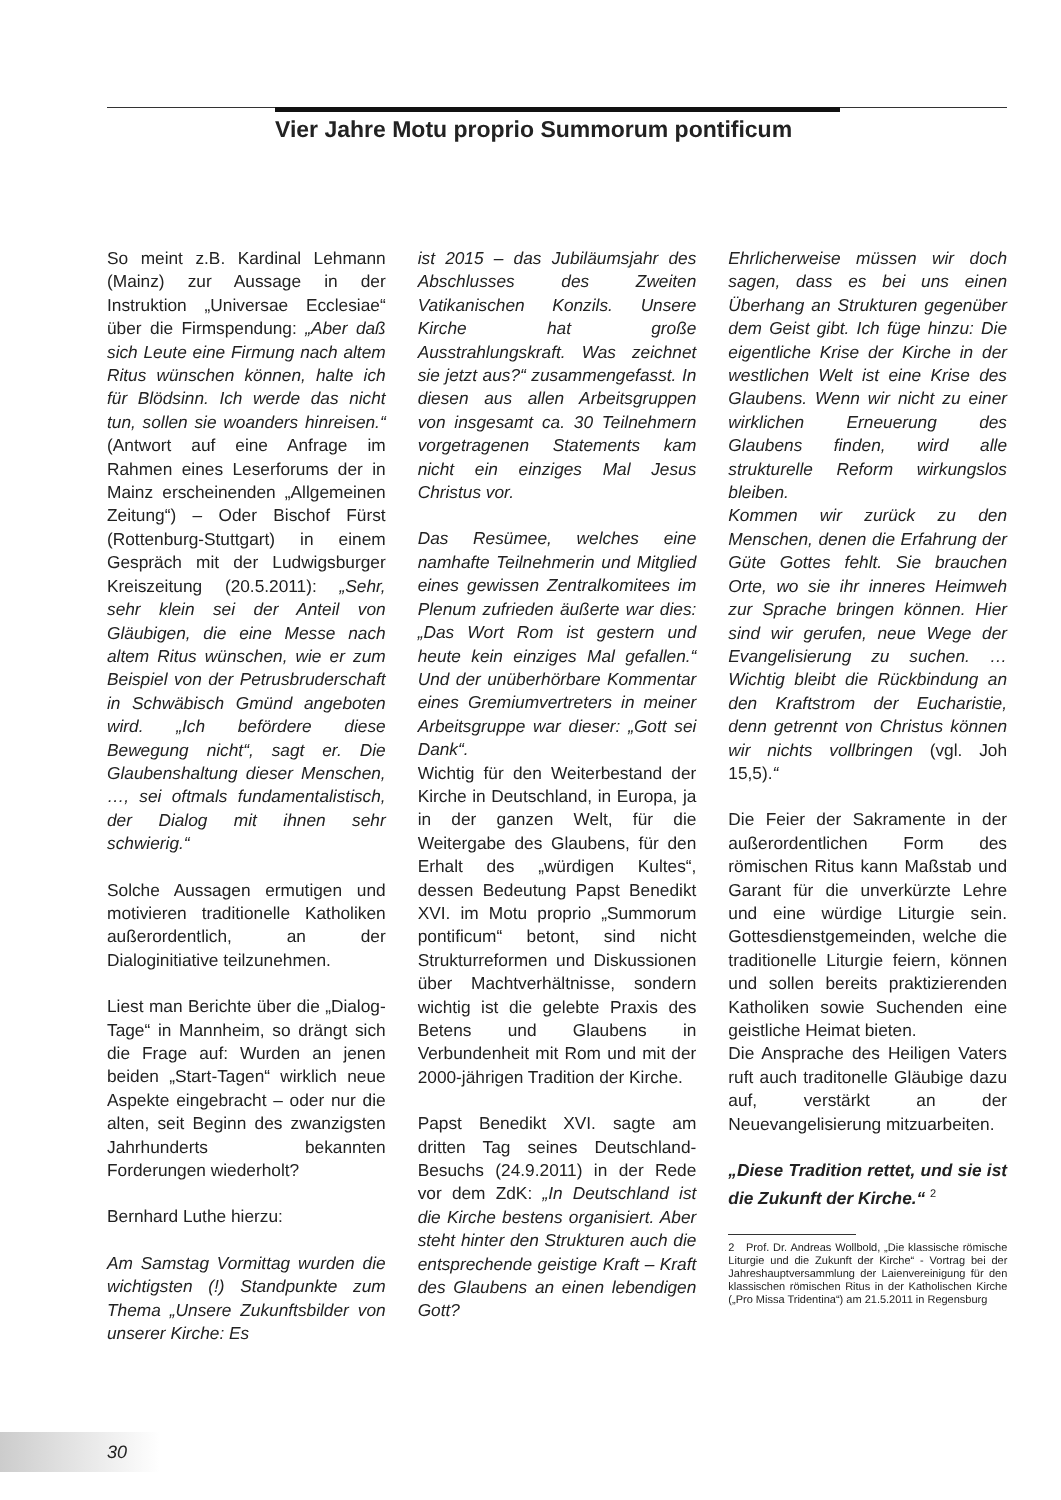Vier Jahre Motu proprio Summorum pontificum
So meint z.B. Kardinal Lehmann (Mainz) zur Aussage in der Instruktion „Universae Ecclesiae“ über die Firmspendung: „Aber daß sich Leute eine Firmung nach altem Ritus wünschen können, halte ich für Blödsinn. Ich werde das nicht tun, sollen sie woanders hinreisen.“ (Antwort auf eine Anfrage im Rahmen eines Leserforums der in Mainz erscheinenden „Allgemeinen Zeitung“) – Oder Bischof Fürst (Rottenburg-Stuttgart) in einem Gespräch mit der Ludwigsburger Kreiszeitung (20.5.2011): „Sehr, sehr klein sei der Anteil von Gläubigen, die eine Messe nach altem Ritus wünschen, wie er zum Beispiel von der Petrusbruderschaft in Schwäbisch Gmünd angeboten wird. „Ich befördere diese Bewegung nicht“, sagt er. Die Glaubenshaltung dieser Menschen, …, sei oftmals fundamentalistisch, der Dialog mit ihnen sehr schwierig.“
Solche Aussagen ermutigen und motivieren traditionelle Katholiken außerordentlich, an der Dialoginitiative teilzunehmen.
Liest man Berichte über die „Dialog-Tage“ in Mannheim, so drängt sich die Frage auf: Wurden an jenen beiden „Start-Tagen“ wirklich neue Aspekte eingebracht – oder nur die alten, seit Beginn des zwanzigsten Jahrhunderts bekannten Forderungen wiederholt?
Bernhard Luthe hierzu:
Am Samstag Vormittag wurden die wichtigsten (!) Standpunkte zum Thema „Unsere Zukunftsbilder von unserer Kirche: Es
ist 2015 – das Jubiläumsjahr des Abschlusses des Zweiten Vatikanischen Konzils. Unsere Kirche hat große Ausstrahlungskraft. Was zeichnet sie jetzt aus?“ zusammengefasst. In diesen aus allen Arbeitsgruppen von insgesamt ca. 30 Teilnehmern vorgetragenen Statements kam nicht ein einziges Mal Jesus Christus vor.
Das Resümee, welches eine namhafte Teilnehmerin und Mitglied eines gewissen Zentralkomitees im Plenum zufrieden äußerte war dies: „Das Wort Rom ist gestern und heute kein einziges Mal gefallen.“ Und der unüberhörbare Kommentar eines Gremiumvertreters in meiner Arbeitsgruppe war dieser: „Gott sei Dank“.
Wichtig für den Weiterbestand der Kirche in Deutschland, in Europa, ja in der ganzen Welt, für die Weitergabe des Glaubens, für den Erhalt des „würdigen Kultes“, dessen Bedeutung Papst Benedikt XVI. im Motu proprio „Summorum pontificum“ betont, sind nicht Strukturreformen und Diskussionen über Machtverhältnisse, sondern wichtig ist die gelebte Praxis des Betens und Glaubens in Verbundenheit mit Rom und mit der 2000-jährigen Tradition der Kirche.
Papst Benedikt XVI. sagte am dritten Tag seines Deutschland-Besuchs (24.9.2011) in der Rede vor dem ZdK: „In Deutschland ist die Kirche bestens organisiert. Aber steht hinter den Strukturen auch die entsprechende geistige Kraft – Kraft des Glaubens an einen lebendigen Gott?
Ehrlicherweise müssen wir doch sagen, dass es bei uns einen Überhang an Strukturen gegenüber dem Geist gibt. Ich füge hinzu: Die eigentliche Krise der Kirche in der westlichen Welt ist eine Krise des Glaubens. Wenn wir nicht zu einer wirklichen Erneuerung des Glaubens finden, wird alle strukturelle Reform wirkungslos bleiben.
Kommen wir zurück zu den Menschen, denen die Erfahrung der Güte Gottes fehlt. Sie brauchen Orte, wo sie ihr inneres Heimweh zur Sprache bringen können. Hier sind wir gerufen, neue Wege der Evangelisierung zu suchen. … Wichtig bleibt die Rückbindung an den Kraftstrom der Eucharistie, denn getrennt von Christus können wir nichts vollbringen (vgl. Joh 15,5).“
Die Feier der Sakramente in der außerordentlichen Form des römischen Ritus kann Maßstab und Garant für die unverkürzte Lehre und eine würdige Liturgie sein. Gottesdienstgemeinden, welche die traditionelle Liturgie feiern, können und sollen bereits praktizierenden Katholiken sowie Suchenden eine geistliche Heimat bieten.
Die Ansprache des Heiligen Vaters ruft auch traditonelle Gläubige dazu auf, verstärkt an der Neuevangelisierung mitzuarbeiten.
„Diese Tradition rettet, und sie ist die Zukunft der Kirche.“ <sup>2</sup>
2 Prof. Dr. Andreas Wollbold, „Die klassische römische Liturgie und die Zukunft der Kirche“ - Vortrag bei der Jahreshauptversammlung der Laienvereinigung für den klassischen römischen Ritus in der Katholischen Kirche („Pro Missa Tridentina“) am 21.5.2011 in Regensburg
30